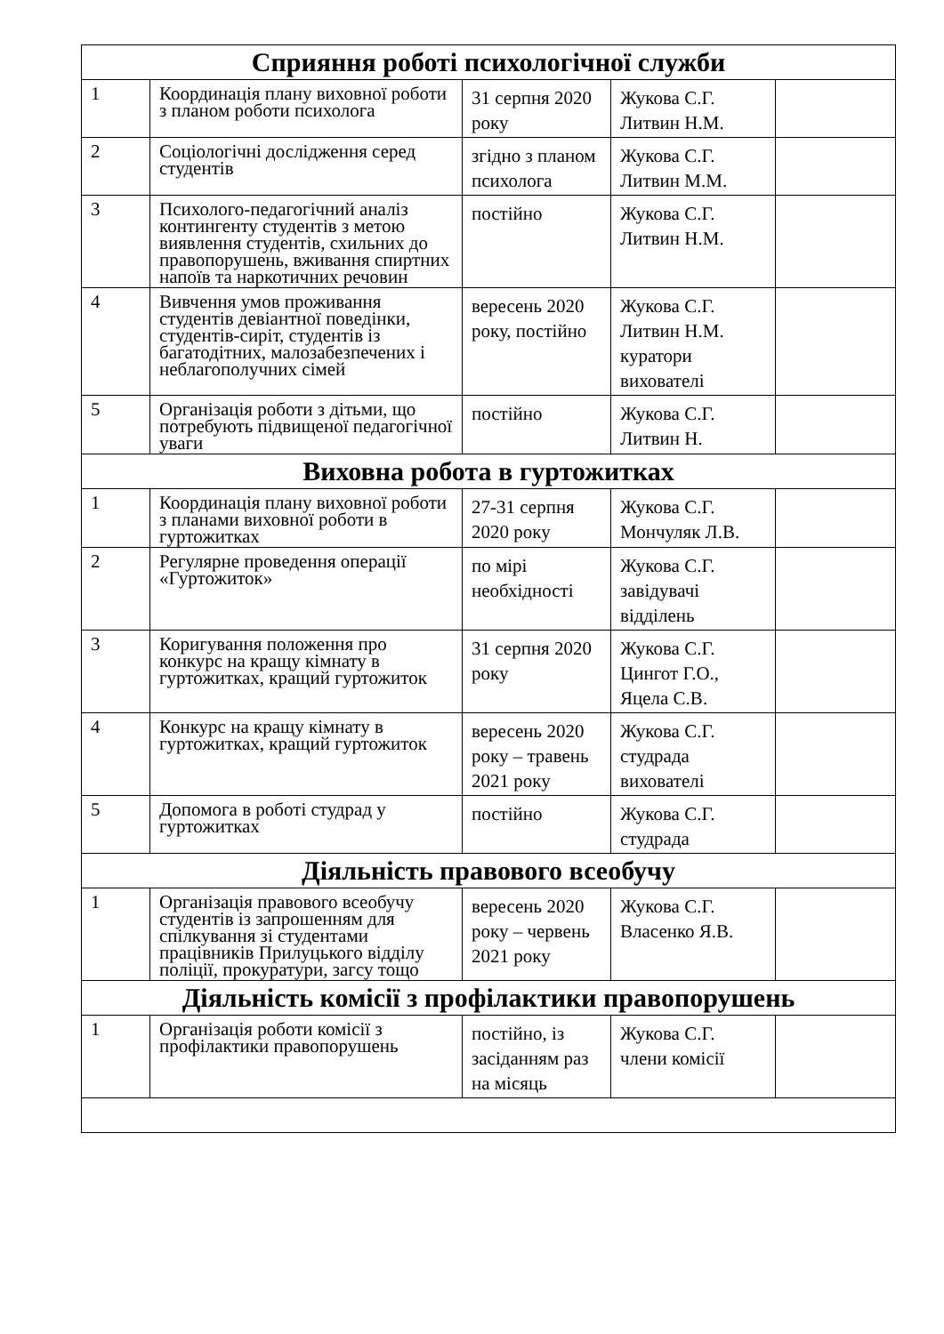| Сприяння роботі психологічної служби | | | | |
| --- | --- | --- | --- | --- |
| 1 | Координація плану виховної роботи з планом роботи психолога | 31 серпня 2020 року | Жукова С.Г. Литвин Н.М. | |
| 2 | Соціологічні дослідження серед студентів | згідно з планом психолога | Жукова С.Г. Литвин М.М. | |
| 3 | Психолого-педагогічний аналіз контингенту студентів з метою виявлення студентів, схильних до правопорушень, вживання спиртних напоїв та наркотичних речовин | постійно | Жукова С.Г. Литвин Н.М. | |
| 4 | Вивчення умов проживання студентів девіантної поведінки, студентів-сиріт, студентів із багатодітних, малозабезпечених і неблагополучних сімей | вересень 2020 року, постійно | Жукова С.Г. Литвин Н.М. куратори вихователі | |
| 5 | Організація роботи з дітьми, що потребують підвищеної педагогічної уваги | постійно | Жукова С.Г. Литвин Н. | |
| Виховна робота в гуртожитках | | | | |
| 1 | Координація плану виховної роботи з планами виховної роботи в гуртожитках | 27-31 серпня 2020 року | Жукова С.Г. Мончуляк Л.В. | |
| 2 | Регулярне проведення операції «Гуртожиток» | по мірі необхідності | Жукова С.Г. завідувачі відділень | |
| 3 | Коригування положення про конкурс на кращу кімнату в гуртожитках, кращий гуртожиток | 31 серпня 2020 року | Жукова С.Г. Цингот Г.О., Яцела С.В. | |
| 4 | Конкурс на кращу кімнату в гуртожитках, кращий гуртожиток | вересень 2020 року – травень 2021 року | Жукова С.Г. студрада вихователі | |
| 5 | Допомога в роботі студрад у гуртожитках | постійно | Жукова С.Г. студрада | |
| Діяльність правового всеобучу | | | | |
| 1 | Організація правового всеобучу студентів із запрошенням для спілкування зі студентами працівників Прилуцького відділу поліції, прокуратури, загсу тощо | вересень 2020 року – червень 2021 року | Жукова С.Г. Власенко Я.В. | |
| Діяльність комісії з профілактики правопорушень | | | | |
| 1 | Організація роботи комісії з профілактики правопорушень | постійно, із засіданням раз на місяць | Жукова С.Г. члени комісії | |